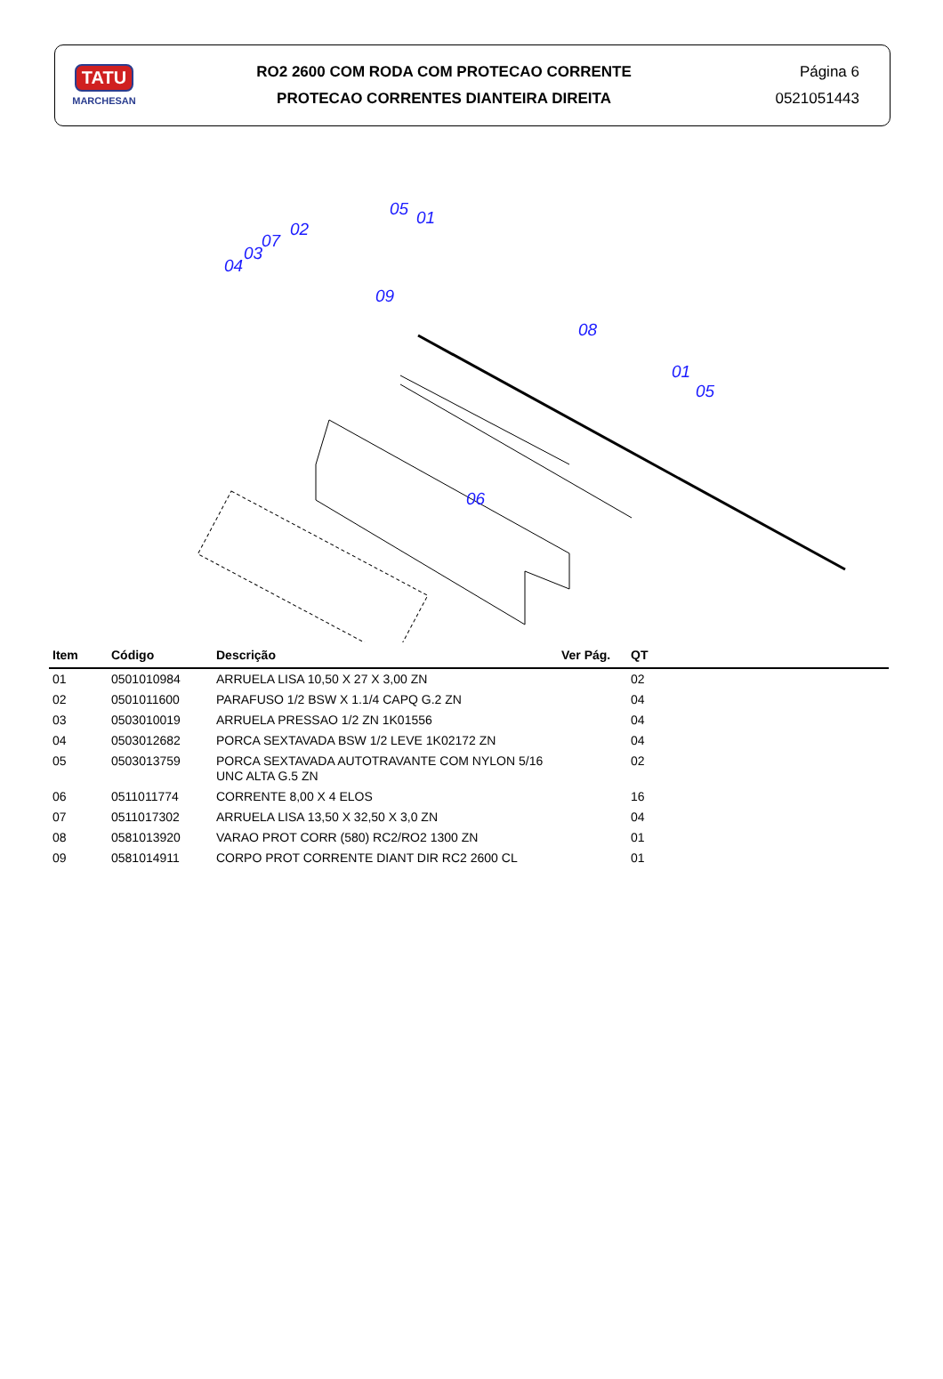TATU
MARCHESAN
RO2 2600 COM RODA COM PROTECAO CORRENTE
PROTECAO CORRENTES DIANTEIRA DIREITA
Página 6
0521051443
05 01
02
07
03
04
09
08
01
05
06
| Item | Código | Descrição | Ver Pág. | QT |
| --- | --- | --- | --- | --- |
| 01 | 0501010984 | ARRUELA LISA 10,50 X 27 X 3,00 ZN | | 02 |
| 02 | 0501011600 | PARAFUSO 1/2 BSW X 1.1/4 CAPQ G.2 ZN | | 04 |
| 03 | 0503010019 | ARRUELA PRESSAO 1/2 ZN 1K01556 | | 04 |
| 04 | 0503012682 | PORCA SEXTAVADA BSW 1/2 LEVE 1K02172 ZN | | 04 |
| 05 | 0503013759 | PORCA SEXTAVADA AUTOTRAVANTE COM NYLON 5/16 UNC ALTA G.5 ZN | | 02 |
| 06 | 0511011774 | CORRENTE 8,00 X 4 ELOS | | 16 |
| 07 | 0511017302 | ARRUELA LISA 13,50 X 32,50 X 3,0 ZN | | 04 |
| 08 | 0581013920 | VARAO PROT CORR (580) RC2/RO2 1300 ZN | | 01 |
| 09 | 0581014911 | CORPO PROT CORRENTE DIANT DIR RC2 2600 CL | | 01 |